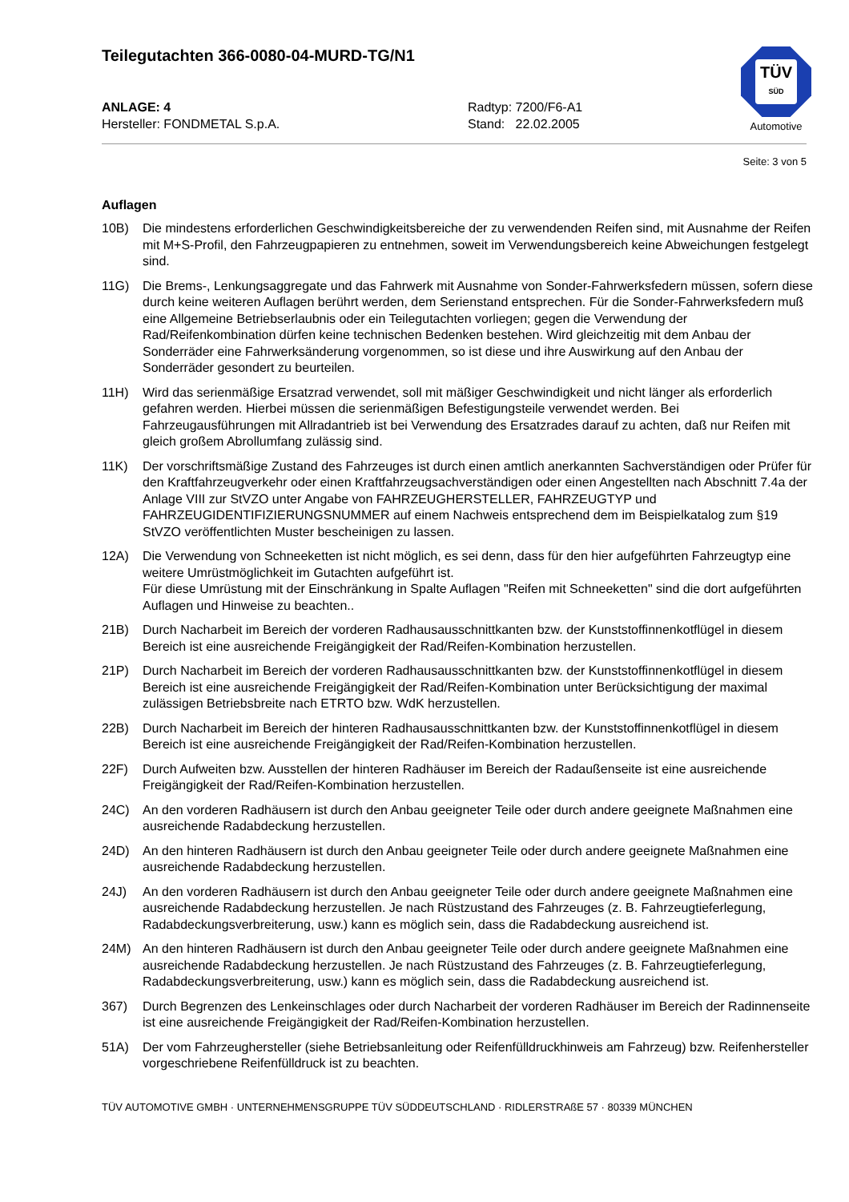Teilegutachten 366-0080-04-MURD-TG/N1
TÜV
SÜD
Automotive
ANLAGE: 4
Hersteller: FONDMETAL S.p.A.
Radtyp: 7200/F6-A1
Stand: 22.02.2005
Seite: 3 von 5
Auflagen
10B) Die mindestens erforderlichen Geschwindigkeitsbereiche der zu verwendenden Reifen sind, mit Ausnahme der Reifen mit M+S-Profil, den Fahrzeugpapieren zu entnehmen, soweit im Verwendungsbereich keine Abweichungen festgelegt sind.
11G) Die Brems-, Lenkungsaggregate und das Fahrwerk mit Ausnahme von Sonder-Fahrwerksfedern müssen, sofern diese durch keine weiteren Auflagen berührt werden, dem Serienstand entsprechen. Für die Sonder-Fahrwerksfedern muß eine Allgemeine Betriebserlaubnis oder ein Teilegutachten vorliegen; gegen die Verwendung der Rad/Reifenkombination dürfen keine technischen Bedenken bestehen. Wird gleichzeitig mit dem Anbau der Sonderräder eine Fahrwerksänderung vorgenommen, so ist diese und ihre Auswirkung auf den Anbau der Sonderräder gesondert zu beurteilen.
11H) Wird das serienmäßige Ersatzrad verwendet, soll mit mäßiger Geschwindigkeit und nicht länger als erforderlich gefahren werden. Hierbei müssen die serienmäßigen Befestigungsteile verwendet werden. Bei Fahrzeugausführungen mit Allradantrieb ist bei Verwendung des Ersatzrades darauf zu achten, daß nur Reifen mit gleich großem Abrollumfang zulässig sind.
11K) Der vorschriftsmäßige Zustand des Fahrzeuges ist durch einen amtlich anerkannten Sachverständigen oder Prüfer für den Kraftfahrzeugverkehr oder einen Kraftfahrzeugsachverständigen oder einen Angestellten nach Abschnitt 7.4a der Anlage VIII zur StVZO unter Angabe von FAHRZEUGHERSTELLER, FAHRZEUGTYP und FAHRZEUGIDENTIFIZIERUNGSNUMMER auf einem Nachweis entsprechend dem im Beispielkatalog zum §19 StVZO veröffentlichten Muster bescheinigen zu lassen.
12A) Die Verwendung von Schneeketten ist nicht möglich, es sei denn, dass für den hier aufgeführten Fahrzeugtyp eine weitere Umrüstmöglichkeit im Gutachten aufgeführt ist.
Für diese Umrüstung mit der Einschränkung in Spalte Auflagen "Reifen mit Schneeketten" sind die dort aufgeführten Auflagen und Hinweise zu beachten..
21B) Durch Nacharbeit im Bereich der vorderen Radhausausschnittkanten bzw. der Kunststoffinnenkotflügel in diesem Bereich ist eine ausreichende Freigängigkeit der Rad/Reifen-Kombination herzustellen.
21P) Durch Nacharbeit im Bereich der vorderen Radhausausschnittkanten bzw. der Kunststoffinnenkotflügel in diesem Bereich ist eine ausreichende Freigängigkeit der Rad/Reifen-Kombination unter Berücksichtigung der maximal zulässigen Betriebsbreite nach ETRTO bzw. WdK herzustellen.
22B) Durch Nacharbeit im Bereich der hinteren Radhausausschnittkanten bzw. der Kunststoffinnenkotflügel in diesem Bereich ist eine ausreichende Freigängigkeit der Rad/Reifen-Kombination herzustellen.
22F) Durch Aufweiten bzw. Ausstellen der hinteren Radhäuser im Bereich der Radaußenseite ist eine ausreichende Freigängigkeit der Rad/Reifen-Kombination herzustellen.
24C) An den vorderen Radhäusern ist durch den Anbau geeigneter Teile oder durch andere geeignete Maßnahmen eine ausreichende Radabdeckung herzustellen.
24D) An den hinteren Radhäusern ist durch den Anbau geeigneter Teile oder durch andere geeignete Maßnahmen eine ausreichende Radabdeckung herzustellen.
24J) An den vorderen Radhäusern ist durch den Anbau geeigneter Teile oder durch andere geeignete Maßnahmen eine ausreichende Radabdeckung herzustellen. Je nach Rüstzustand des Fahrzeuges (z. B. Fahrzeugtieferlegung, Radabdeckungsverbreiterung, usw.) kann es möglich sein, dass die Radabdeckung ausreichend ist.
24M) An den hinteren Radhäusern ist durch den Anbau geeigneter Teile oder durch andere geeignete Maßnahmen eine ausreichende Radabdeckung herzustellen. Je nach Rüstzustand des Fahrzeuges (z. B. Fahrzeugtieferlegung, Radabdeckungsverbreiterung, usw.) kann es möglich sein, dass die Radabdeckung ausreichend ist.
367) Durch Begrenzen des Lenkeinschlages oder durch Nacharbeit der vorderen Radhäuser im Bereich der Radinnenseite ist eine ausreichende Freigängigkeit der Rad/Reifen-Kombination herzustellen.
51A) Der vom Fahrzeughersteller (siehe Betriebsanleitung oder Reifenfülldruckhinweis am Fahrzeug) bzw. Reifenhersteller vorgeschriebene Reifenfülldruck ist zu beachten.
TÜV AUTOMOTIVE GMBH · UNTERNEHMENSGRUPPE TÜV SÜDDEUTSCHLAND · RIDLERSTRAßE 57 · 80339 MÜNCHEN